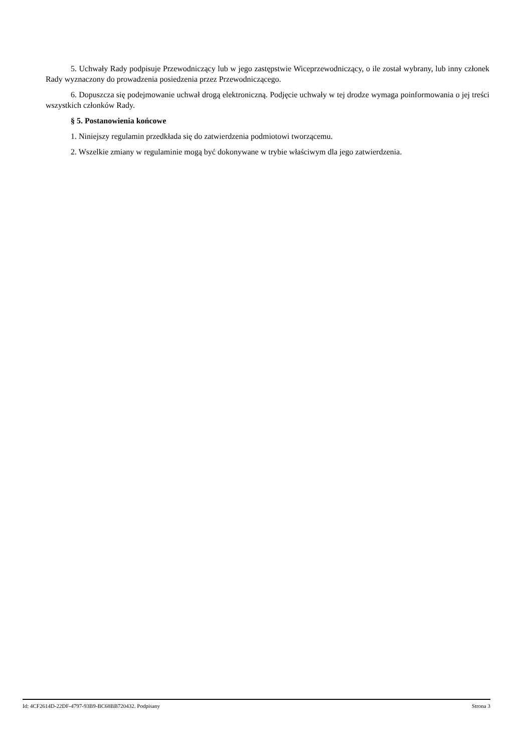5. Uchwały Rady podpisuje Przewodniczący lub w jego zastępstwie Wiceprzewodniczący, o ile został wybrany, lub inny członek Rady wyznaczony do prowadzenia posiedzenia przez Przewodniczącego.
6. Dopuszcza się podejmowanie uchwał drogą elektroniczną. Podjęcie uchwały w tej drodze wymaga poinformowania o jej treści wszystkich członków Rady.
§ 5. Postanowienia końcowe
1. Niniejszy regulamin przedkłada się do zatwierdzenia podmiotowi tworzącemu.
2. Wszelkie zmiany w regulaminie mogą być dokonywane w trybie właściwym dla jego zatwierdzenia.
Id: 4CF2614D-22DF-4797-93B9-BC68BB720432. Podpisany Strona 3